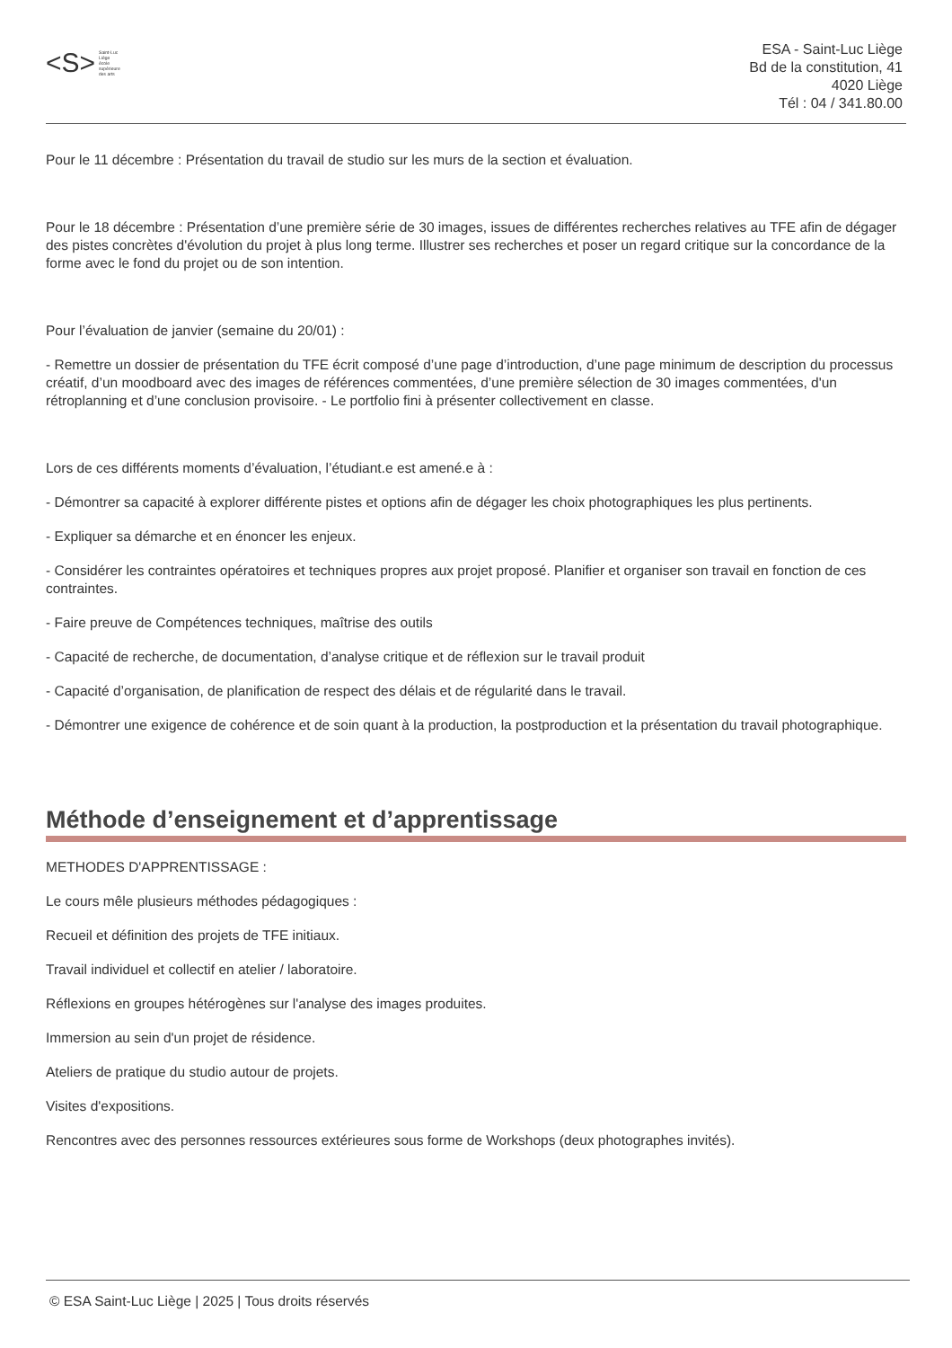<S>
Saint-Luc
Liège
école
supérieure
des arts
ESA - Saint-Luc Liège
Bd de la constitution, 41
4020 Liège
Tél : 04 / 341.80.00
Pour le 11 décembre : Présentation du travail de studio sur les murs de la section et évaluation.
Pour le 18 décembre : Présentation d’une première série de 30 images, issues de différentes recherches relatives au TFE afin de dégager des pistes concrètes d'évolution du projet à plus long terme. Illustrer ses recherches et poser un regard critique sur la concordance de la forme avec le fond du projet ou de son intention.
Pour l’évaluation de janvier (semaine du 20/01) :
- Remettre un dossier de présentation du TFE écrit composé d’une page d’introduction, d’une page minimum de description du processus créatif, d’un moodboard avec des images de références commentées, d’une première sélection de 30 images commentées, d'un rétroplanning et d’une conclusion provisoire. - Le portfolio fini à présenter collectivement en classe.
Lors de ces différents moments d’évaluation, l’étudiant.e est amené.e à :
- Démontrer sa capacité à explorer différente pistes et options afin de dégager les choix photographiques les plus pertinents.
- Expliquer sa démarche et en énoncer les enjeux.
- Considérer les contraintes opératoires et techniques propres aux projet proposé. Planifier et organiser son travail en fonction de ces contraintes.
- Faire preuve de Compétences techniques, maîtrise des outils
- Capacité de recherche, de documentation, d’analyse critique et de réflexion sur le travail produit
- Capacité d’organisation, de planification de respect des délais et de régularité dans le travail.
- Démontrer une exigence de cohérence et de soin quant à la production, la postproduction et la présentation du travail photographique.
Méthode d’enseignement et d’apprentissage
METHODES D'APPRENTISSAGE :
Le cours mêle plusieurs méthodes pédagogiques :
Recueil et définition des projets de TFE initiaux.
Travail individuel et collectif en atelier / laboratoire.
Réflexions en groupes hétérogènes sur l'analyse des images produites.
Immersion au sein d'un projet de résidence.
Ateliers de pratique du studio autour de projets.
Visites d'expositions.
Rencontres avec des personnes ressources extérieures sous forme de Workshops (deux photographes invités).
© ESA Saint-Luc Liège | 2025 | Tous droits réservés